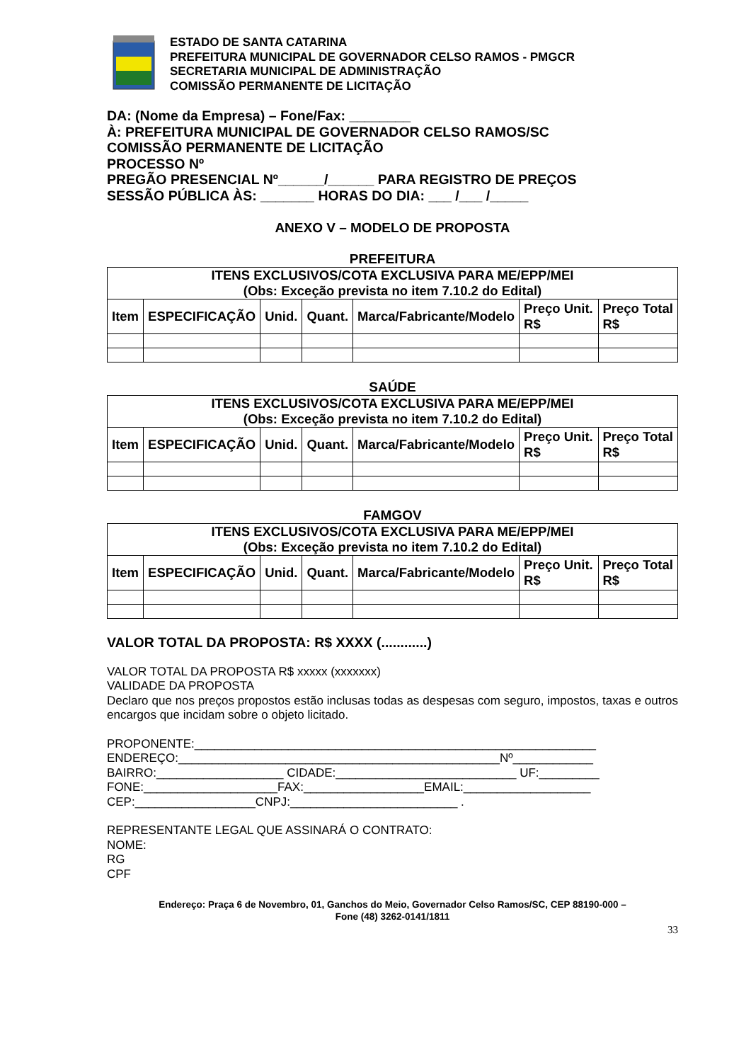ESTADO DE SANTA CATARINA
PREFEITURA MUNICIPAL DE GOVERNADOR CELSO RAMOS - PMGCR
SECRETARIA MUNICIPAL DE ADMINISTRAÇÃO
COMISSÃO PERMANENTE DE LICITAÇÃO
DA: (Nome da Empresa) – Fone/Fax: ________
À: PREFEITURA MUNICIPAL DE GOVERNADOR CELSO RAMOS/SC
COMISSÃO PERMANENTE DE LICITAÇÃO
PROCESSO Nº
PREGÃO PRESENCIAL Nº______/______ PARA REGISTRO DE PREÇOS
SESSÃO PÚBLICA ÀS: _______ HORAS DO DIA: ___ /___ /_____
ANEXO V – MODELO DE PROPOSTA
PREFEITURA
| ITENS EXCLUSIVOS/COTA EXCLUSIVA PARA ME/EPP/MEI (Obs: Exceção prevista no item 7.10.2 do Edital) | | | | | | |
| --- | --- | --- | --- | --- | --- | --- |
| Item | ESPECIFICAÇÃO | Unid. | Quant. | Marca/Fabricante/Modelo | Preço Unit. R$ | Preço Total R$ |
SAÚDE
| ITENS EXCLUSIVOS/COTA EXCLUSIVA PARA ME/EPP/MEI (Obs: Exceção prevista no item 7.10.2 do Edital) | | | | | | |
| --- | --- | --- | --- | --- | --- | --- |
| Item | ESPECIFICAÇÃO | Unid. | Quant. | Marca/Fabricante/Modelo | Preço Unit. R$ | Preço Total R$ |
FAMGOV
| ITENS EXCLUSIVOS/COTA EXCLUSIVA PARA ME/EPP/MEI (Obs: Exceção prevista no item 7.10.2 do Edital) | | | | | | |
| --- | --- | --- | --- | --- | --- | --- |
| Item | ESPECIFICAÇÃO | Unid. | Quant. | Marca/Fabricante/Modelo | Preço Unit. R$ | Preço Total R$ |
VALOR TOTAL DA PROPOSTA: R$ XXXX (............)
VALOR TOTAL DA PROPOSTA R$ xxxxx (xxxxxxx)
VALIDADE DA PROPOSTA
Declaro que nos preços propostos estão inclusas todas as despesas com seguro, impostos, taxas e outros encargos que incidam sobre o objeto licitado.
PROPONENTE:____________________________________________________________
ENDEREÇO:________________________________________________Nº____________
BAIRRO:___________________ CIDADE:___________________________ UF:_________
FONE:____________________FAX:__________________EMAIL:___________________
CEP:__________________CNPJ:_________________________ .
REPRESENTANTE LEGAL QUE ASSINARÁ O CONTRATO:
NOME:
RG
CPF
Endereço: Praça 6 de Novembro, 01, Ganchos do Meio, Governador Celso Ramos/SC, CEP 88190-000 –
Fone (48) 3262-0141/1811
33